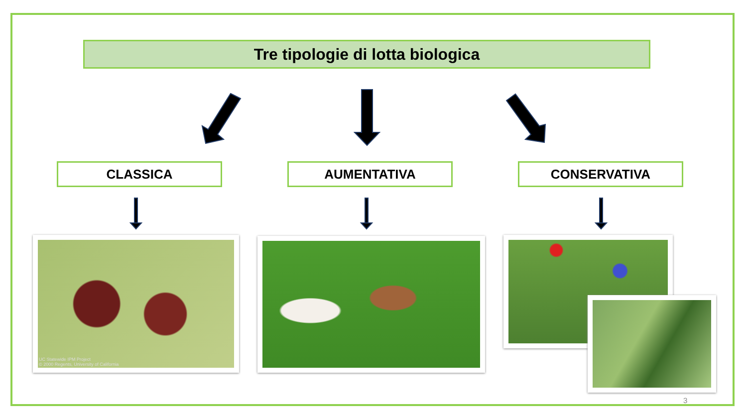Tre tipologie di lotta biologica
CLASSICA AUMENTATIVA CONSERVATIVA
UC Statewide IPM Project
© 2000 Regents, University of California
3